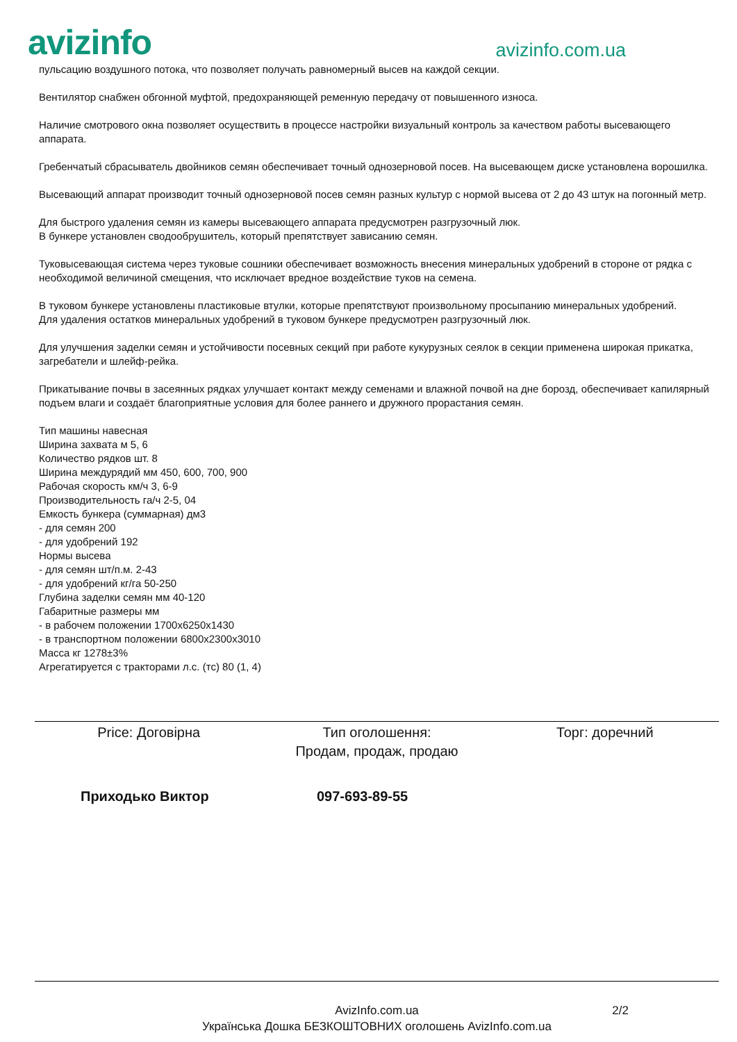avizinfo
avizinfo.com.ua
пульсацию воздушного потока, что позволяет получать равномерный высев на каждой секции.
Вентилятор снабжен обгонной муфтой, предохраняющей ременную передачу от повышенного износа.
Наличие смотрового окна позволяет осуществить в процессе настройки визуальный контроль за качеством работы высевающего аппарата.
Гребенчатый сбрасыватель двойников семян обеспечивает точный однозерновой посев. На высевающем диске установлена ворошилка.
Высевающий аппарат производит точный однозерновой посев семян разных культур с нормой высева от 2 до 43 штук на погонный метр.
Для быстрого удаления семян из камеры высевающего аппарата предусмотрен разгрузочный люк.
В бункере установлен сводообрушитель, который препятствует зависанию семян.
Туковысевающая система через туковые сошники обеспечивает возможность внесения минеральных удобрений в стороне от рядка с необходимой величиной смещения, что исключает вредное воздействие туков на семена.
В туковом бункере установлены пластиковые втулки, которые препятствуют произвольному просыпанию минеральных удобрений.
Для удаления остатков минеральных удобрений в туковом бункере предусмотрен разгрузочный люк.
Для улучшения заделки семян и устойчивости посевных секций при работе кукурузных сеялок в секции применена широкая прикатка, загребатели и шлейф-рейка.
Прикатывание почвы в засеянных рядках улучшает контакт между семенами и влажной почвой на дне борозд, обеспечивает капилярный подъем влаги и создаёт благоприятные условия для более раннего и дружного прорастания семян.
Тип машины навесная
Ширина захвата м 5, 6
Количество рядков шт. 8
Ширина междурядий мм 450, 600, 700, 900
Рабочая скорость км/ч 3, 6-9
Производительность га/ч 2-5, 04
Емкость бункера (суммарная) дм3
- для семян 200
- для удобрений 192
Нормы высева
- для семян шт/п.м. 2-43
- для удобрений кг/га 50-250
Глубина заделки семян мм 40-120
Габаритные размеры мм
- в рабочем положении 1700х6250х1430
- в транспортном положении 6800х2300х3010
Масса кг 1278±3%
Агрегатируется с тракторами л.с. (тс) 80 (1, 4)
Price: Договірна Тип оголошення:
Продам, продаж, продаю
Торг: доречний
Приходько Виктор 097-693-89-55
AvizInfo.com.ua
Українська Дошка БЕЗКОШТОВНИХ оголошень AvizInfo.com.ua
2/2